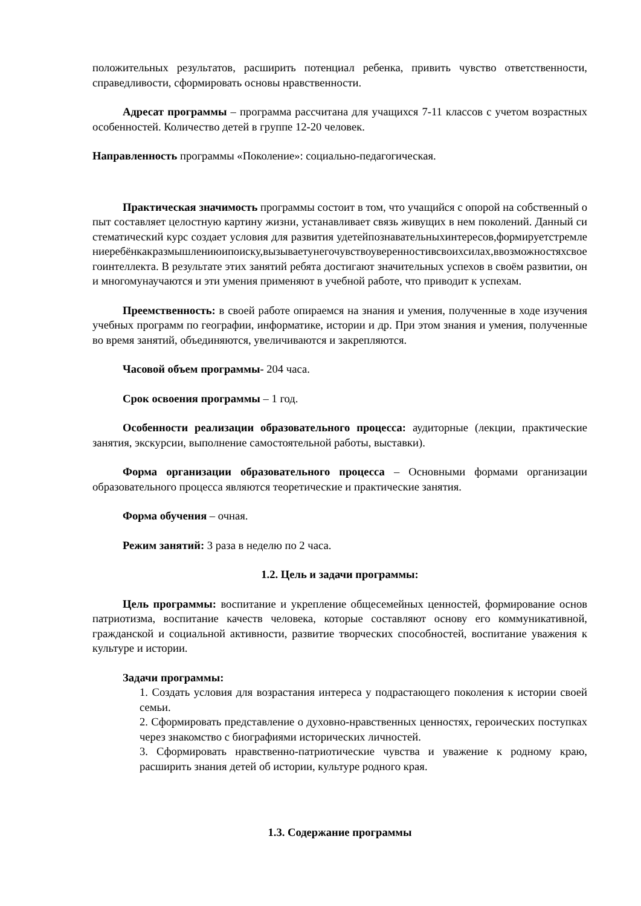положительных результатов, расширить потенциал ребенка, привить чувство ответственности, справедливости, сформировать основы нравственности.
Адресат программы – программа рассчитана для учащихся 7-11 классов с учетом возрастных особенностей. Количество детей в группе 12-20 человек.
Направленность программы «Поколение»: социально-педагогическая.
Практическая значимость программы состоит в том, что учащийся с опорой на собственный опыт составляет целостную картину жизни, устанавливает связь живущих в нем поколений. Данный систематический курс создает условия для развития удетейпознавательныхинтересов,формируетстремлениеребёнкакразмышлениюипоиску,вызываетунегочувствоуверенностивсвоихсилах,ввозможностяхсвоегоинтеллекта. В результате этих занятий ребята достигают значительных успехов в своём развитии, они многомунаучаются и эти умения применяют в учебной работе, что приводит к успехам.
Преемственность: в своей работе опираемся на знания и умения, полученные в ходе изучения учебных программ по географии, информатике, истории и др. При этом знания и умения, полученные во время занятий, объединяются, увеличиваются и закрепляются.
Часовой объем программы- 204 часа.
Срок освоения программы – 1 год.
Особенности реализации образовательного процесса: аудиторные (лекции, практические занятия, экскурсии, выполнение самостоятельной работы, выставки).
Форма организации образовательного процесса – Основными формами организации образовательного процесса являются теоретические и практические занятия.
Форма обучения – очная.
Режим занятий: 3 раза в неделю по 2 часа.
1.2. Цель и задачи программы:
Цель программы: воспитание и укрепление общесемейных ценностей, формирование основ патриотизма, воспитание качеств человека, которые составляют основу его коммуникативной, гражданской и социальной активности, развитие творческих способностей, воспитание уважения к культуре и истории.
Задачи программы:
1. Создать условия для возрастания интереса у подрастающего поколения к истории своей семьи.
2. Сформировать представление о духовно-нравственных ценностях, героических поступках через знакомство с биографиями исторических личностей.
3. Сформировать нравственно-патриотические чувства и уважение к родному краю, расширить знания детей об истории, культуре родного края.
1.3. Содержание программы